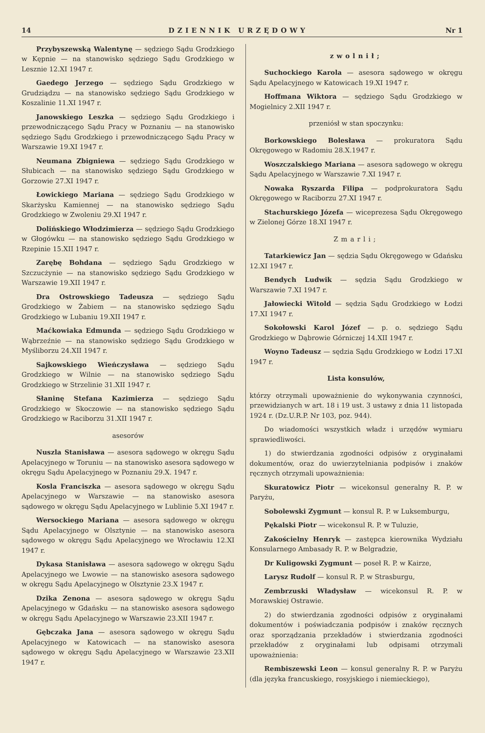14 DZIENNIK URZĘDOWY Nr 1
Przybyszewską Walentynę — sędziego Sądu Grodzkiego w Kępnie — na stanowisko sędziego Sądu Grodzkiego w Lesznie 12.XI 1947 r.
Gaedego Jerzego — sędziego Sądu Grodzkiego w Grudziądzu — na stanowisko sędziego Sądu Grodzkiego w Koszalinie 11.XI 1947 r.
Janowskiego Leszka — sędziego Sądu Grodzkiego i przewodniczącego Sądu Pracy w Poznaniu — na stanowisko sędziego Sądu Grodzkiego i przewodniczącego Sądu Pracy w Warszawie 19.XI 1947 r.
Neumana Zbigniewa — sędziego Sądu Grodzkiego w Słubicach — na stanowisko sędziego Sądu Grodzkiego w Gorzowie 27.XI 1947 r.
Łowickiego Mariana — sędziego Sądu Grodzkiego w Skarżysku Kamiennej — na stanowisko sędziego Sądu Grodzkiego w Zwoleniu 29.XI 1947 r.
Dolińskiego Włodzimierza — sędziego Sądu Grodzkiego w Głogówku — na stanowisko sędziego Sądu Grodzkiego w Rzepinie 15.XII 1947 r.
Zarębę Bohdana — sędziego Sądu Grodzkiego w Szczucżynie — na stanowisko sędziego Sądu Grodzkiego w Warszawie 19.XII 1947 r.
Dra Ostrowskiego Tadeusza — sędziego Sądu Grodzkiego w Żabiem — na stanowisko sędziego Sądu Grodzkiego w Lubaniu 19.XII 1947 r.
Maćkowiaka Edmunda — sędziego Sądu Grodzkiego w Wąbrzeźnie — na stanowisko sędziego Sądu Grodzkiego w Myśliborzu 24.XII 1947 r.
Sajkowskiego Wieńczysława — sędziego Sądu Grodzkiego w Wilnie — na stanowisko sędziego Sądu Grodzkiego w Strzelinie 31.XII 1947 r.
Słaninę Stefana Kazimierza — sędziego Sądu Grodzkiego w Skoczowie — na stanowisko sędziego Sądu Grodzkiego w Raciborzu 31.XII 1947 r.
asesorów
Nuszla Stanisława — asesora sądowego w okręgu Sądu Apelacyjnego w Toruniu — na stanowisko asesora sądowego w okręgu Sądu Apelacyjnego w Poznaniu 29.X. 1947 r.
Kosla Franciszka — asesora sądowego w okręgu Sądu Apelacyjnego w Warszawie — na stanowisko asesora sądowego w okręgu Sądu Apelacyjnego w Lublinie 5.XI 1947 r.
Wersockiego Mariana — asesora sądowego w okręgu Sądu Apelacyjnego w Olsztynie — na stanowisko asesora sądowego w okręgu Sądu Apelacyjnego we Wrocławiu 12.XI 1947 r.
Dykasa Stanisława — asesora sądowego w okręgu Sądu Apelacyjnego we Lwowie — na stanowisko asesora sądowego w okręgu Sądu Apelacyjnego w Olsztynie 23.X 1947 r.
Dzika Zenona — asesora sądowego w okręgu Sądu Apelacyjnego w Gdańsku — na stanowisko asesora sądowego w okręgu Sądu Apelacyjnego w Warszawie 23.XII 1947 r.
Gębczaka Jana — asesora sądowego w okręgu Sądu Apelacyjnego w Katowicach — na stanowisko asesora sądowego w okręgu Sądu Apelacyjnego w Warszawie 23.XII 1947 r.
zwolnił;
Suchockiego Karola — asesora sądowego w okręgu Sądu Apelacyjnego w Katowicach 19.XI 1947 r.
Hoffmana Wiktora — sędziego Sądu Grodzkiego w Mogielnicy 2.XII 1947 r.
przeniósł w stan spoczynku:
Borkowskiego Bolesława — prokuratora Sądu Okręgowego w Radomiu 28.X.1947 r.
Woszczalskiego Mariana — asesora sądowego w okręgu Sądu Apelacyjnego w Warszawie 7.XI 1947 r.
Nowaka Ryszarda Filipa — podprokuratora Sądu Okręgowego w Raciborzu 27.XI 1947 r.
Stachurskiego Józefa — wiceprezesa Sądu Okręgowego w Zielonej Górze 18.XI 1947 r.
Zmarli;
Tatarkiewicz Jan — sędzia Sądu Okręgowego w Gdańsku 12.XI 1947 r.
Bendych Ludwik — sędzia Sądu Grodzkiego w Warszawie 7.XI 1947 r.
Jałowiecki Witold — sędzia Sądu Grodzkiego w Łodzi 17.XI 1947 r.
Sokołowski Karol Józef — p. o. sędziego Sądu Grodzkiego w Dąbrowie Górniczej 14.XII 1947 r.
Woyno Tadeusz — sędzia Sądu Grodzkiego w Łodzi 17.XI 1947 r.
Lista konsulów,
którzy otrzymali upoważnienie do wykonywania czynności, przewidzianych w art. 18 i 19 ust. 3 ustawy z dnia 11 listopada 1924 r. (Dz.U.R.P. Nr 103, poz. 944).
Do wiadomości wszystkich władz i urzędów wymiaru sprawiedliwości.
1) do stwierdzania zgodności odpisów z oryginałami dokumentów, oraz do uwierzytelniania podpisów i znaków ręcznych otrzymali upoważnienia:
Skuratowicz Piotr — wicekonsul generalny R. P. w Paryżu,
Sobolewski Zygmunt — konsul R. P. w Luksemburgu,
Pękalski Piotr — wicekonsul R. P. w Tuluzie,
Zakościelny Henryk — zastępca kierownika Wydziału Konsularnego Ambasady R. P. w Belgradzie,
Dr Kuligowski Zygmunt — poseł R. P. w Kairze,
Larysz Rudolf — konsul R. P. w Strasburgu,
Zembrzuski Władysław — wicekonsul R. P. w Morawskiej Ostrawie.
2) do stwierdzania zgodności odpisów z oryginałami dokumentów i poświadczania podpisów i znaków ręcznych oraz sporządzania przekładów i stwierdzania zgodności przekładów z oryginałami lub odpisami otrzymali upoważnienia:
Rembiszewski Leon — konsul generalny R. P. w Paryżu (dla języka francuskiego, rosyjskiego i niemieckiego),